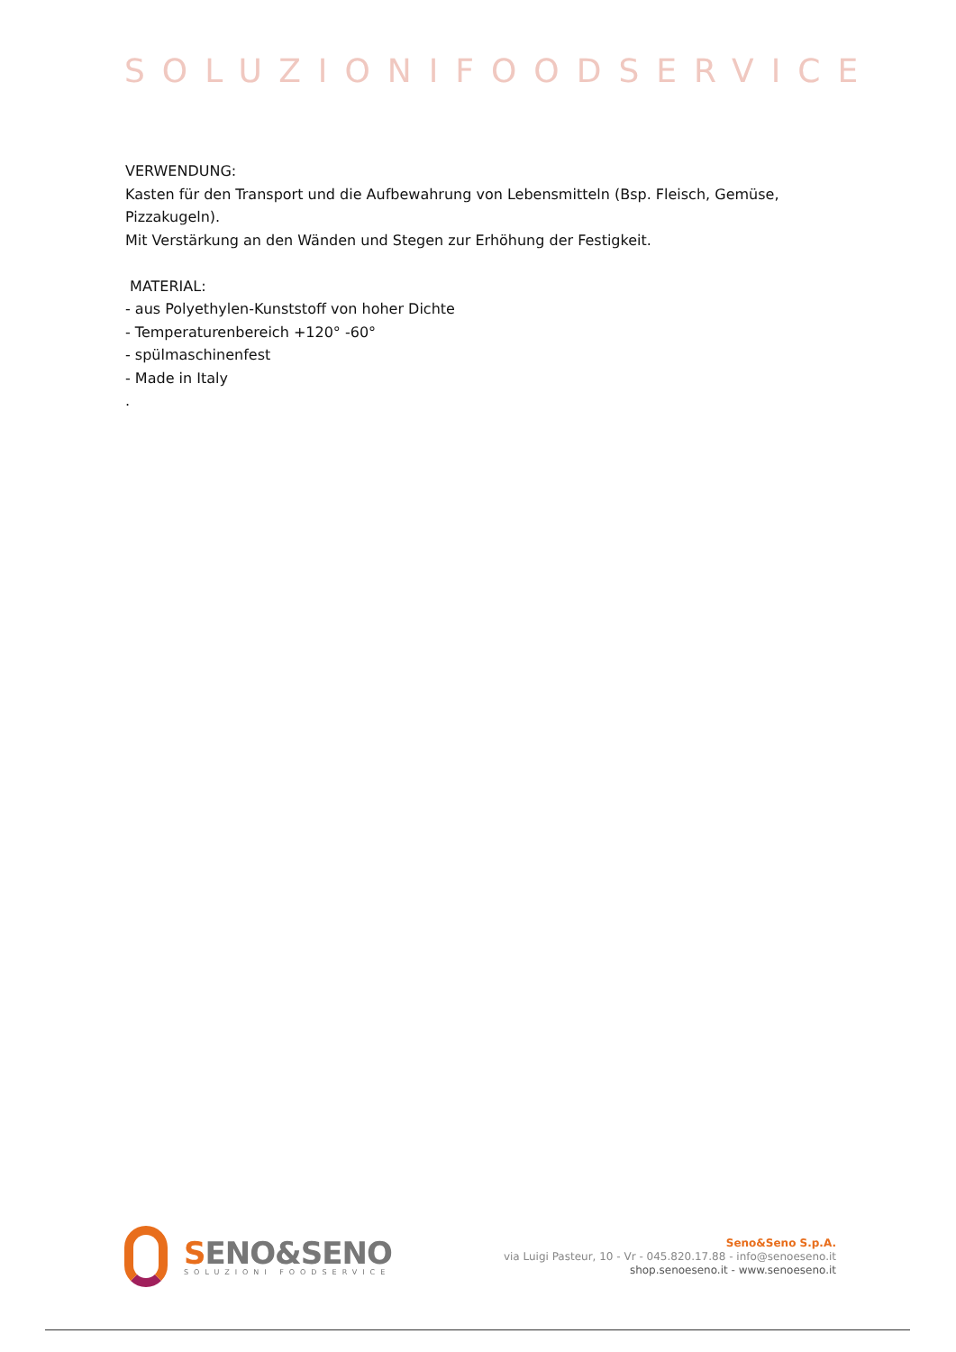SOLUZIONIFOODSERVICE
VERWENDUNG:
Kasten für den Transport und die Aufbewahrung von Lebensmitteln (Bsp. Fleisch, Gemüse, Pizzakugeln).
Mit Verstärkung an den Wänden und Stegen zur Erhöhung der Festigkeit.
MATERIAL:
- aus Polyethylen-Kunststoff von hoher Dichte
- Temperaturenbereich +120° -60°
- spülmaschinenfest
- Made in Italy
.
SENO&SENO
SOLUZIONI FOODSERVICE
Seno&Seno S.p.A.
via Luigi Pasteur, 10 - Vr - 045.820.17.88 - info@senoeseno.it
shop.senoeseno.it - www.senoeseno.it